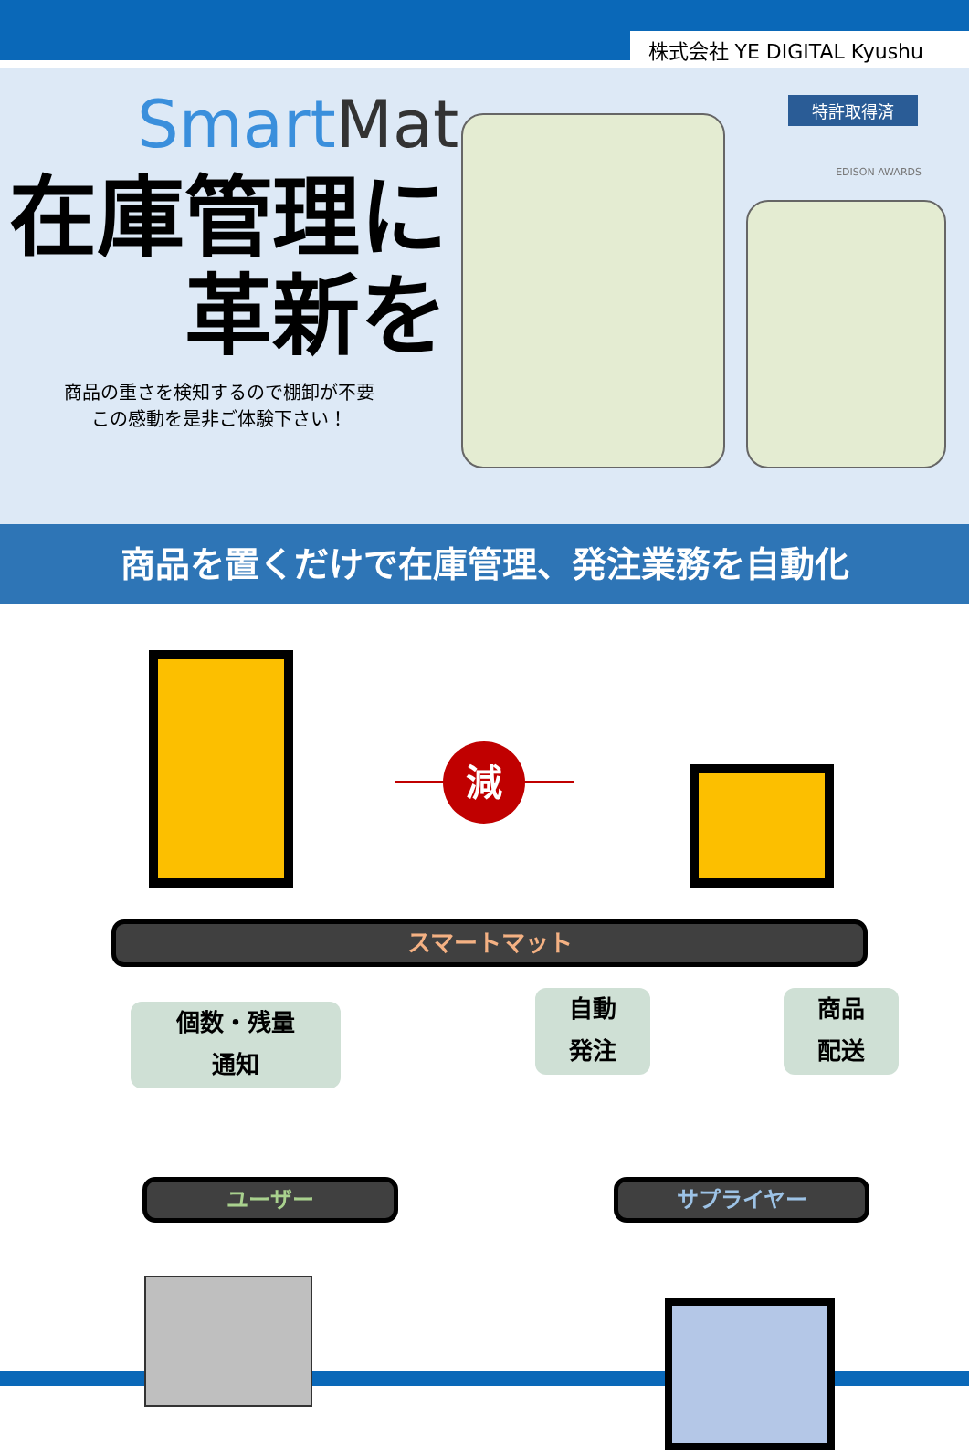株式会社 YE DIGITAL Kyushu
SmartMat
在庫管理に
革新を
商品の重さを検知するので棚卸が不要
この感動を是非ご体験下さい！
特許取得済
EDISON AWARDS
商品を置くだけで在庫管理、発注業務を自動化
減
スマートマット
個数・残量
通知
自動
発注
商品
配送
ユーザー サプライヤー